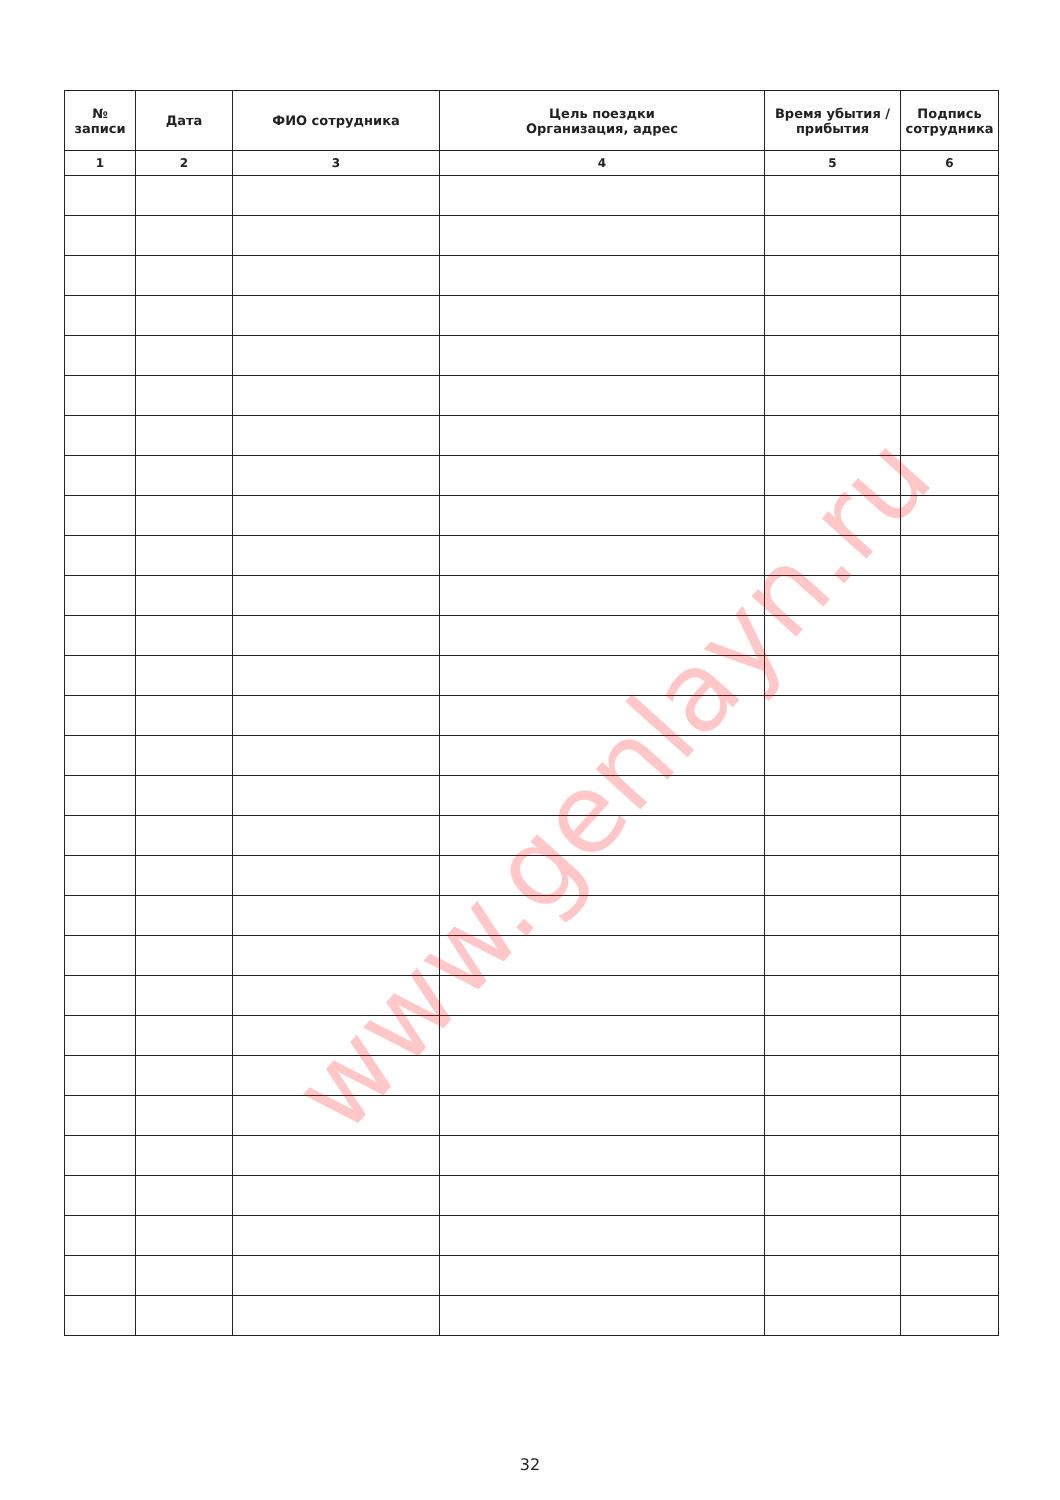| № записи | Дата | ФИО сотрудника | Цель поездки Организация, адрес | Время убытия / прибытия | Подпись сотрудника |
| --- | --- | --- | --- | --- | --- |
| 1 | 2 | 3 | 4 | 5 | 6 |
www.genlayn.ru
32